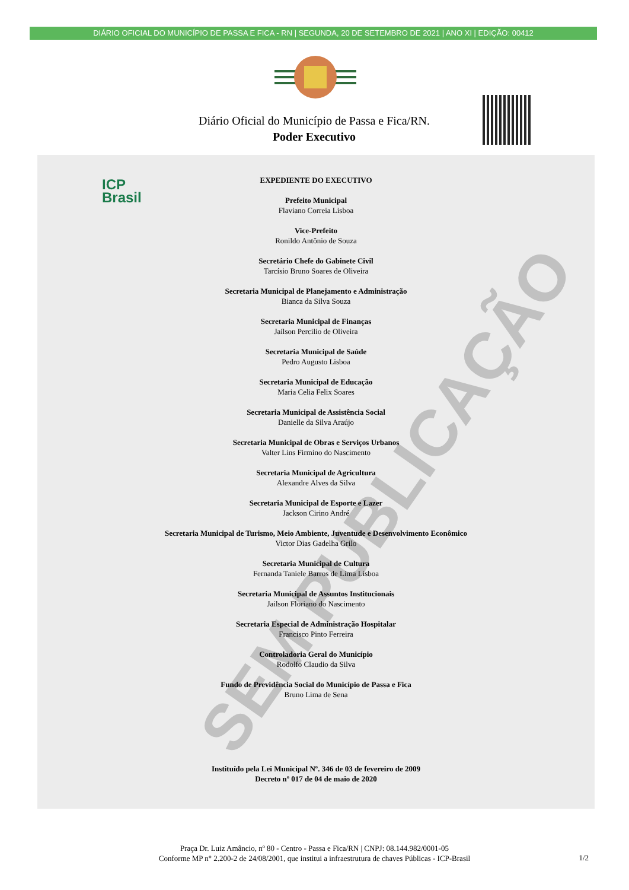DIÁRIO OFICIAL DO MUNICÍPIO DE PASSA E FICA - RN | SEGUNDA, 20 DE SETEMBRO DE 2021 | ANO XI | EDIÇÃO: 00412
Diário Oficial do Município de Passa e Fica/RN.
Poder Executivo
ICP
Brasil
SEM PUBLICAÇÃO
EXPEDIENTE DO EXECUTIVO
Prefeito Municipal
Flaviano Correia Lisboa
Vice-Prefeito
Ronildo Antônio de Souza
Secretário Chefe do Gabinete Civil
Tarcísio Bruno Soares de Oliveira
Secretaria Municipal de Planejamento e Administração
Bianca da Silva Souza
Secretaria Municipal de Finanças
Jaílson Percilio de Oliveira
Secretaria Municipal de Saúde
Pedro Augusto Lisboa
Secretaria Municipal de Educação
Maria Celia Felix Soares
Secretaria Municipal de Assistência Social
Danielle da Silva Araújo
Secretaria Municipal de Obras e Serviços Urbanos
Valter Lins Firmino do Nascimento
Secretaria Municipal de Agricultura
Alexandre Alves da Silva
Secretaria Municipal de Esporte e Lazer
Jackson Cirino André
Secretaria Municipal de Turismo, Meio Ambiente, Juventude e Desenvolvimento Econômico
Victor Dias Gadelha Grilo
Secretaria Municipal de Cultura
Fernanda Taniele Barros de Lima Lisboa
Secretaria Municipal de Assuntos Institucionais
Jailson Floriano do Nascimento
Secretaria Especial de Administração Hospitalar
Francisco Pinto Ferreira
Controladoria Geral do Município
Rodolfo Claudio da Silva
Fundo de Previdência Social do Município de Passa e Fica
Bruno Lima de Sena
Instituído pela Lei Municipal Nº. 346 de 03 de fevereiro de 2009
Decreto nº 017 de 04 de maio de 2020
Praça Dr. Luiz Amâncio, nº 80 - Centro - Passa e Fica/RN | CNPJ: 08.144.982/0001-05
Conforme MP n° 2.200-2 de 24/08/2001, que institui a infraestrutura de chaves Públicas - ICP-Brasil
1/2